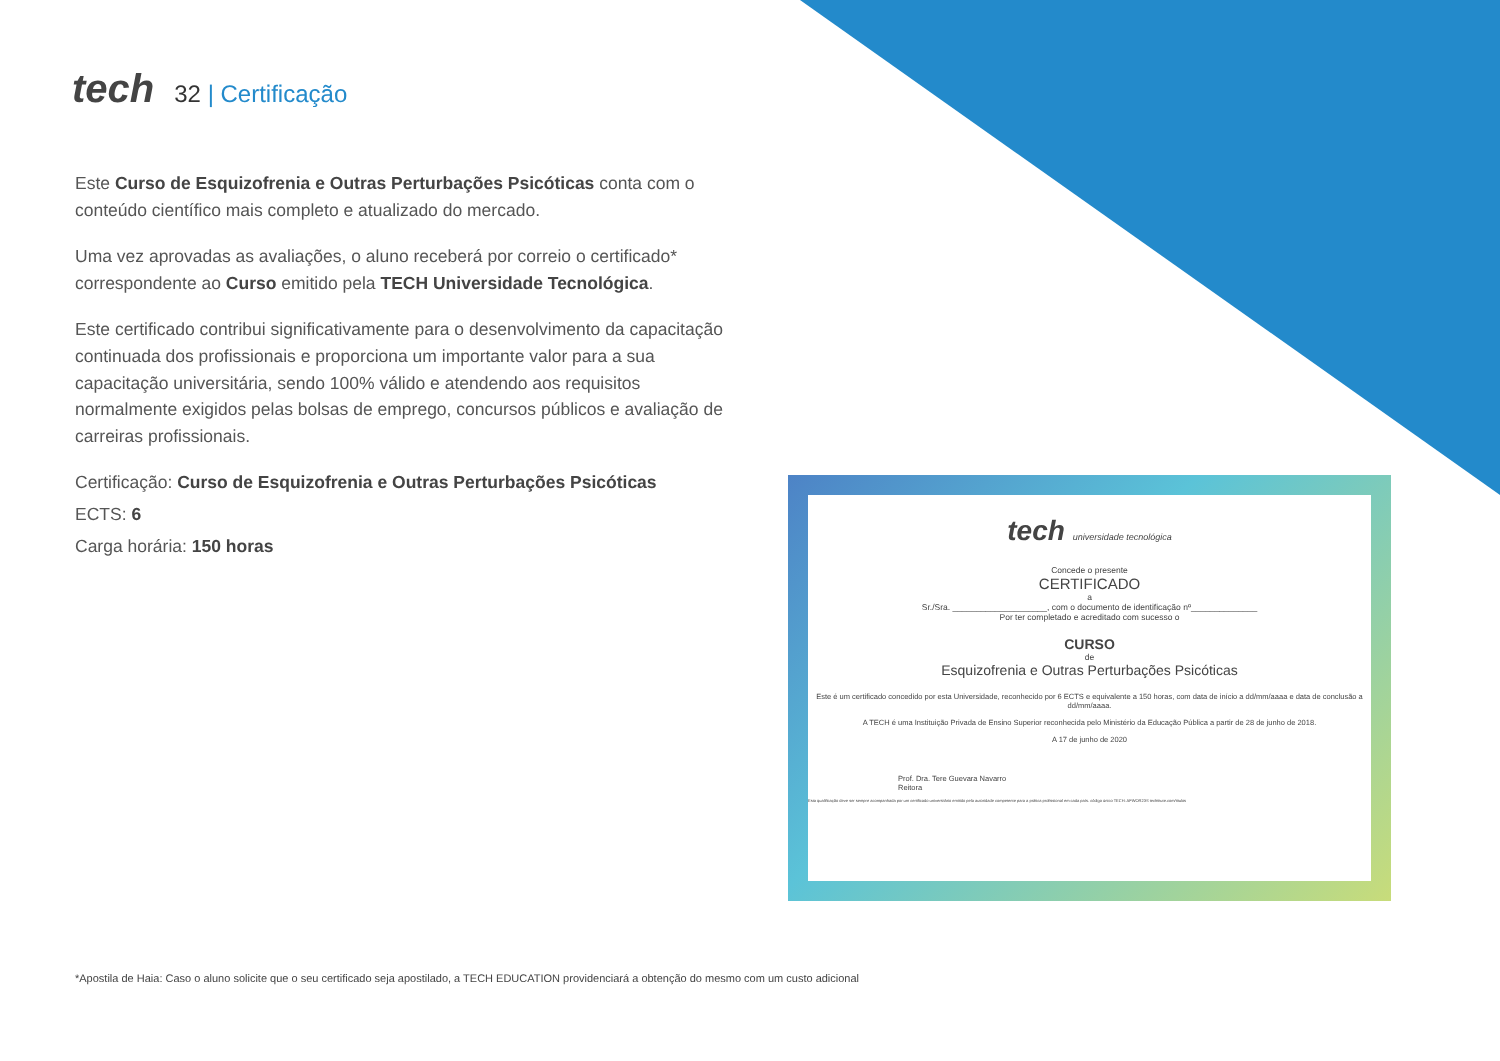tech
32 | Certificação
Este Curso de Esquizofrenia e Outras Perturbações Psicóticas conta com o conteúdo científico mais completo e atualizado do mercado.
Uma vez aprovadas as avaliações, o aluno receberá por correio o certificado* correspondente ao Curso emitido pela TECH Universidade Tecnológica.
Este certificado contribui significativamente para o desenvolvimento da capacitação continuada dos profissionais e proporciona um importante valor para a sua capacitação universitária, sendo 100% válido e atendendo aos requisitos normalmente exigidos pelas bolsas de emprego, concursos públicos e avaliação de carreiras profissionais.
Certificação: Curso de Esquizofrenia e Outras Perturbações Psicóticas
ECTS: 6
Carga horária: 150 horas
tech universidade tecnológica
Concede o presente
CERTIFICADO
a
Sr./Sra. ____________________, com o documento de identificação nº______________
Por ter completado e acreditado com sucesso o
CURSO
de
Esquizofrenia e Outras Perturbações Psicóticas
Este é um certificado concedido por esta Universidade, reconhecido por 6 ECTS e equivalente a 150 horas, com data de início a dd/mm/aaaa e data de conclusão a dd/mm/aaaa.
A TECH é uma Instituição Privada de Ensino Superior reconhecida pelo Ministério da Educação Pública a partir de 28 de junho de 2018.
A 17 de junho de 2020
Prof. Dra. Tere Guevara Navarro
Reitora
Esta qualificação deve ser sempre acompanhada por um certificado universitário emitido pela autoridade competente para a prática profissional em cada país. código único TECH: AFWOR23S techtitute.com/titulos
*Apostila de Haia: Caso o aluno solicite que o seu certificado seja apostilado, a TECH EDUCATION providenciará a obtenção do mesmo com um custo adicional